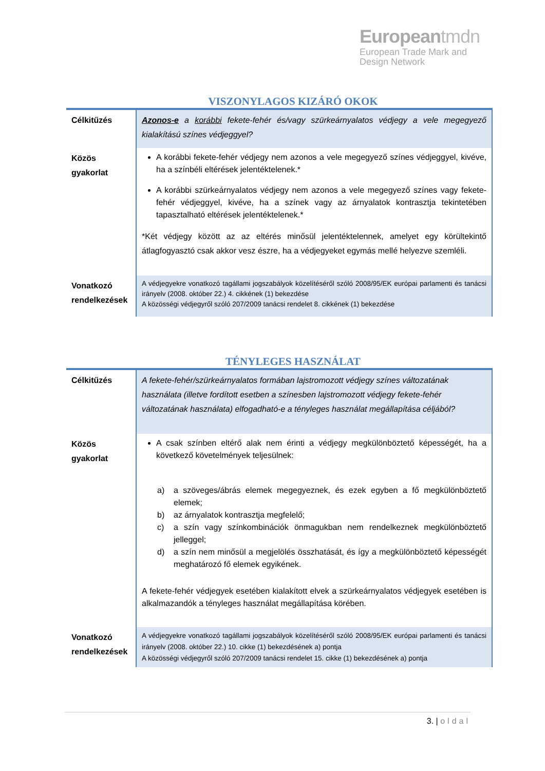Europeantmdn
European Trade Mark and
Design Network
VISZONYLAGOS KIZÁRÓ OKOK
| Célkitűzés | Azonos-e a korábbi fekete-fehér és/vagy szürkeárnyalatos védjegy a vele megegyező kialakítású színes védjeggyel? |
| Közös gyakorlat | A korábbi fekete-fehér védjegy nem azonos a vele megegyező színes védjeggyel, kivéve, ha a színbéli eltérések jelentéktelenek.* A korábbi szürkeárnyalatos védjegy nem azonos a vele megegyező színes vagy fekete-fehér védjeggyel, kivéve, ha a színek vagy az árnyalatok kontrasztja tekintetében tapasztalható eltérések jelentéktelenek.* *Két védjegy között az az eltérés minősül jelentéktelennek, amelyet egy körültekintő átlagfogyasztó csak akkor vesz észre, ha a védjegyeket egymás mellé helyezve szemléli. |
| Vonatkozó rendelkezések | A védjegyekre vonatkozó tagállami jogszabályok közelítéséről szóló 2008/95/EK európai parlamenti és tanácsi irányelv (2008. október 22.) 4. cikkének (1) bekezdése A közösségi védjegyről szóló 207/2009 tanácsi rendelet 8. cikkének (1) bekezdése |
TÉNYLEGES HASZNÁLAT
| Célkitűzés | A fekete-fehér/szürkeárnyalatos formában lajstromozott védjegy színes változatának használata (illetve fordított esetben a színesben lajstromozott védjegy fekete-fehér változatának használata) elfogadható-e a tényleges használat megállapítása céljából? |
| Közös gyakorlat | A csak színben eltérő alak nem érinti a védjegy megkülönböztető képességét, ha a következő követelmények teljesülnek: a) a szöveges/ábrás elemek megegyeznek, és ezek egyben a fő megkülönböztető elemek; b) az árnyalatok kontrasztja megfelelő; c) a szín vagy színkombinációk önmagukban nem rendelkeznek megkülönböztető jelleggel; d) a szín nem minősül a megjelölés összhatását, és így a megkülönböztető képességét meghatározó fő elemek egyikének. A fekete-fehér védjegyek esetében kialakított elvek a szürkeárnyalatos védjegyek esetében is alkalmazandók a tényleges használat megállapítása körében. |
| Vonatkozó rendelkezések | A védjegyekre vonatkozó tagállami jogszabályok közelítéséről szóló 2008/95/EK európai parlamenti és tanácsi irányelv (2008. október 22.) 10. cikke (1) bekezdésének a) pontja A közösségi védjegyről szóló 207/2009 tanácsi rendelet 15. cikke (1) bekezdésének a) pontja |
3. | oldal